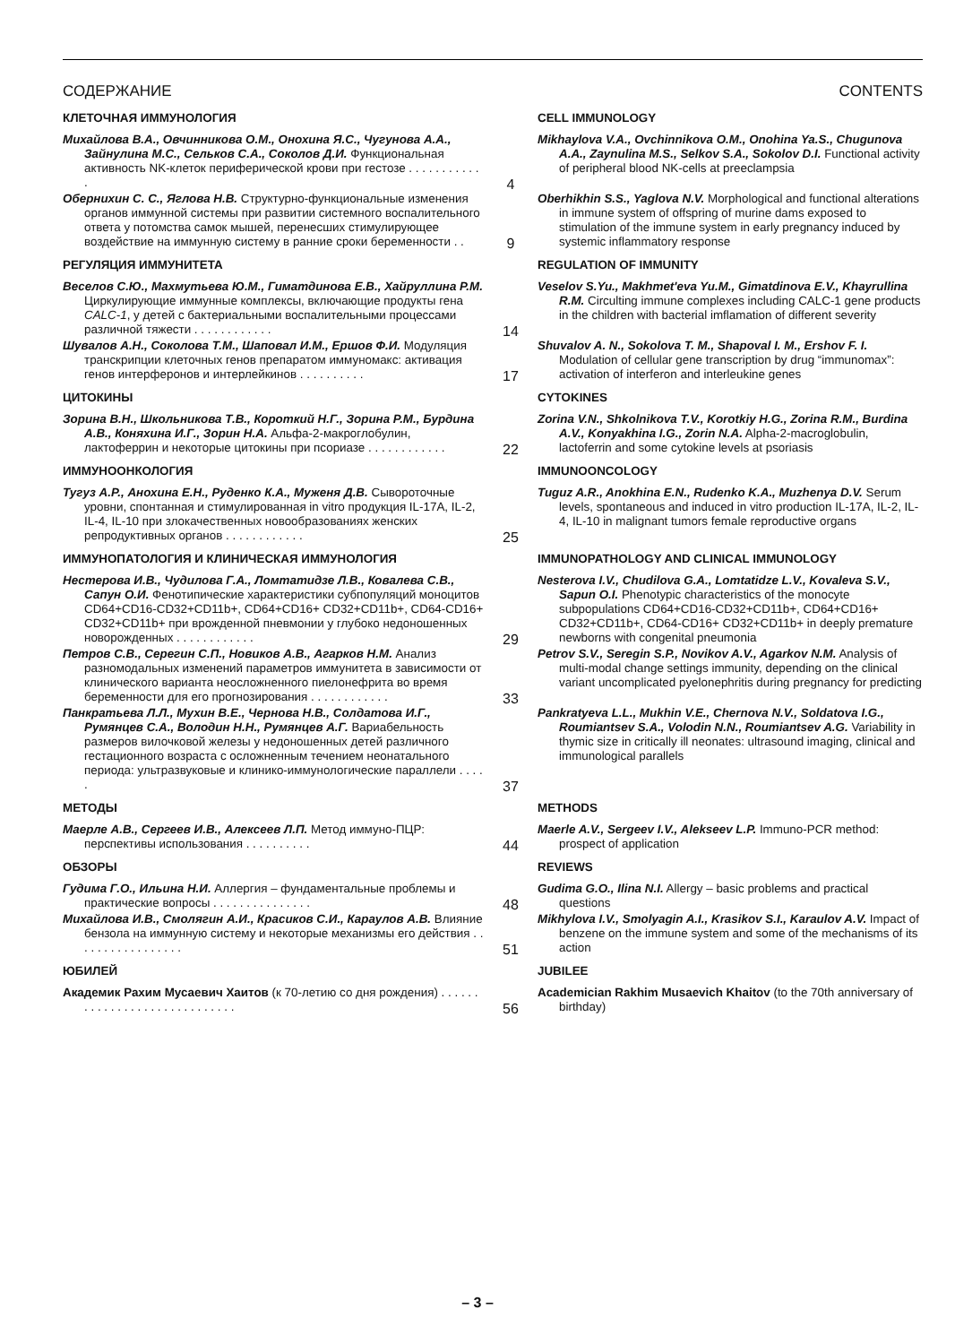СОДЕРЖАНИЕ CONTENTS
КЛЕТОЧНАЯ ИММУНОЛОГИЯ
CELL IMMUNOLOGY
Михайлова В.А., Овчинникова О.М., Онохина Я.С., Чугунова А.А., Зайнулина М.С., Сельков С.А., Соколов Д.И. Функциональная активность NK-клеток периферической крови при гестозе . . . . . . . . . . . .
4
Mikhaylova V.A., Ovchinnikova O.M., Onohina Ya.S., Chugunova A.A., Zaynulina M.S., Selkov S.A., Sokolov D.I. Functional activity of peripheral blood NK-cells at preeclampsia
Обернихин С. С., Яглова Н.В. Структурно-функциональные изменения органов иммунной системы при развитии системного воспалительного ответа у потомства самок мышей, перенесших стимулирующее воздействие на иммунную систему в ранние сроки беременности . .
9
Oberhikhin S.S., Yaglova N.V. Morphological and functional alterations in immune system of offspring of murine dams exposed to stimulation of the immune system in early pregnancy induced by systemic inflammatory response
РЕГУЛЯЦИЯ ИММУНИТЕТА
REGULATION OF IMMUNITY
Веселов С.Ю., Махмутьева Ю.М., Гиматдинова Е.В., Хайруллина Р.М. Циркулирующие иммунные комплексы, включающие продукты гена CALC-1, у детей с бактериальными воспалительными процессами различной тяжести . . . . . . . . . . . .
14
Veselov S.Yu., Makhmet'eva Yu.M., Gimatdinova E.V., Khayrullina R.M. Circulting immune complexes including CALC-1 gene products in the children with bacterial imflamation of different severity
Шувалов А.Н., Соколова Т.М., Шаповал И.М., Ершов Ф.И. Модуляция транскрипции клеточных генов препаратом иммуномакс: активация генов интерферонов и интерлейкинов . . . . . . . . . .
17
Shuvalov A. N., Sokolova T. M., Shapoval I. M., Ershov F. I. Modulation of cellular gene transcription by drug “immunomax”: activation of interferon and interleukine genes
ЦИТОКИНЫ
CYTOKINES
Зорина В.Н., Школьникова Т.В., Короткий Н.Г., Зорина Р.М., Бурдина А.В., Коняхина И.Г., Зорин Н.А. Альфа-2-макроглобулин, лактоферрин и некоторые цитокины при псориазе . . . . . . . . . . . .
22
Zorina V.N., Shkolnikova T.V., Korotkiy H.G., Zorina R.M., Burdina A.V., Konyakhina I.G., Zorin N.A. Alpha-2-macroglobulin, lactoferrin and some cytokine levels at psoriasis
ИММУНООНКОЛОГИЯ
IMMUNOONCOLOGY
Тугуз А.Р., Анохина Е.Н., Руденко К.А., Муженя Д.В. Сывороточные уровни, спонтанная и стимулированная in vitro продукция IL-17A, IL-2, IL-4, IL-10 при злокачественных новообразованиях женских репродуктивных органов . . . . . . . . . . . .
25
Tuguz A.R., Anokhina E.N., Rudenko K.A., Muzhenya D.V. Serum levels, spontaneous and induced in vitro production IL-17A, IL-2, IL-4, IL-10 in malignant tumors female reproductive organs
ИММУНОПАТОЛОГИЯ И КЛИНИЧЕСКАЯ ИММУНОЛОГИЯ
IMMUNOPATHOLOGY AND CLINICAL IMMUNOLOGY
Нестерова И.В., Чудилова Г.А., Ломтатидзе Л.В., Ковалева С.В., Сапун О.И. Фенотипические характеристики субпопуляций моноцитов CD64+CD16-CD32+CD11b+, CD64+CD16+ CD32+CD11b+, CD64-CD16+ CD32+CD11b+ при врожденной пневмонии у глубоко недоношенных новорожденных . . . . . . . . . . . .
29
Nesterova I.V., Chudilova G.A., Lomtatidze L.V., Kovaleva S.V., Sapun O.I. Phenotypic characteristics of the monocyte subpopulations CD64+CD16-CD32+CD11b+, CD64+CD16+ CD32+CD11b+, CD64-CD16+ CD32+CD11b+ in deeply premature newborns with congenital pneumonia
Петров С.В., Серегин С.П., Новиков А.В., Агарков Н.М. Анализ разномодальных изменений параметров иммунитета в зависимости от клинического варианта неосложненного пиелонефрита во время беременности для его прогнозирования . . . . . . . . . . . .
33
Petrov S.V., Seregin S.P., Novikov A.V., Agarkov N.M. Analysis of multi-modal change settings immunity, depending on the clinical variant uncomplicated pyelonephritis during pregnancy for predicting
Панкратьева Л.Л., Мухин В.Е., Чернова Н.В., Солдатова И.Г., Румянцев С.А., Володин Н.Н., Румянцев А.Г. Вариабельность размеров вилочковой железы у недоношенных детей различного гестационного возраста с осложненным течением неонатального периода: ультразвуковые и клинико-иммунологические параллели . . . . .
37
Pankratyeva L.L., Mukhin V.E., Chernova N.V., Soldatova I.G., Roumiantsev S.A., Volodin N.N., Roumiantsev A.G. Variability in thymic size in critically ill neonates: ultrasound imaging, clinical and immunological parallels
МЕТОДЫ
METHODS
Маерле А.В., Сергеев И.В., Алексеев Л.П. Метод иммуно-ПЦР: перспективы использования . . . . . . . . . .
44
Maerle A.V., Sergeev I.V., Alekseev L.P. Immuno-PCR method: prospect of application
ОБЗОРЫ
REVIEWS
Гудима Г.О., Ильина Н.И. Аллергия – фундаментальные проблемы и практические вопросы . . . . . . . . . . . . . . .
48
Gudima G.O., Ilina N.I. Allergy – basic problems and practical questions
Михайлова И.В., Смолягин А.И., Красиков С.И., Караулов А.В. Влияние бензола на иммунную систему и некоторые механизмы его действия . . . . . . . . . . . . . . . . .
51
Mikhylova I.V., Smolyagin A.I., Krasikov S.I., Karaulov A.V. Impact of benzene on the immune system and some of the mechanisms of its action
ЮБИЛЕЙ
JUBILEE
Академик Рахим Мусаевич Хаитов (к 70-летию со дня рождения) . . . . . . . . . . . . . . . . . . . . . . . . . . . . .
56
Academician Rakhim Musaevich Khaitov (to the 70th anniversary of birthday)
– 3 –